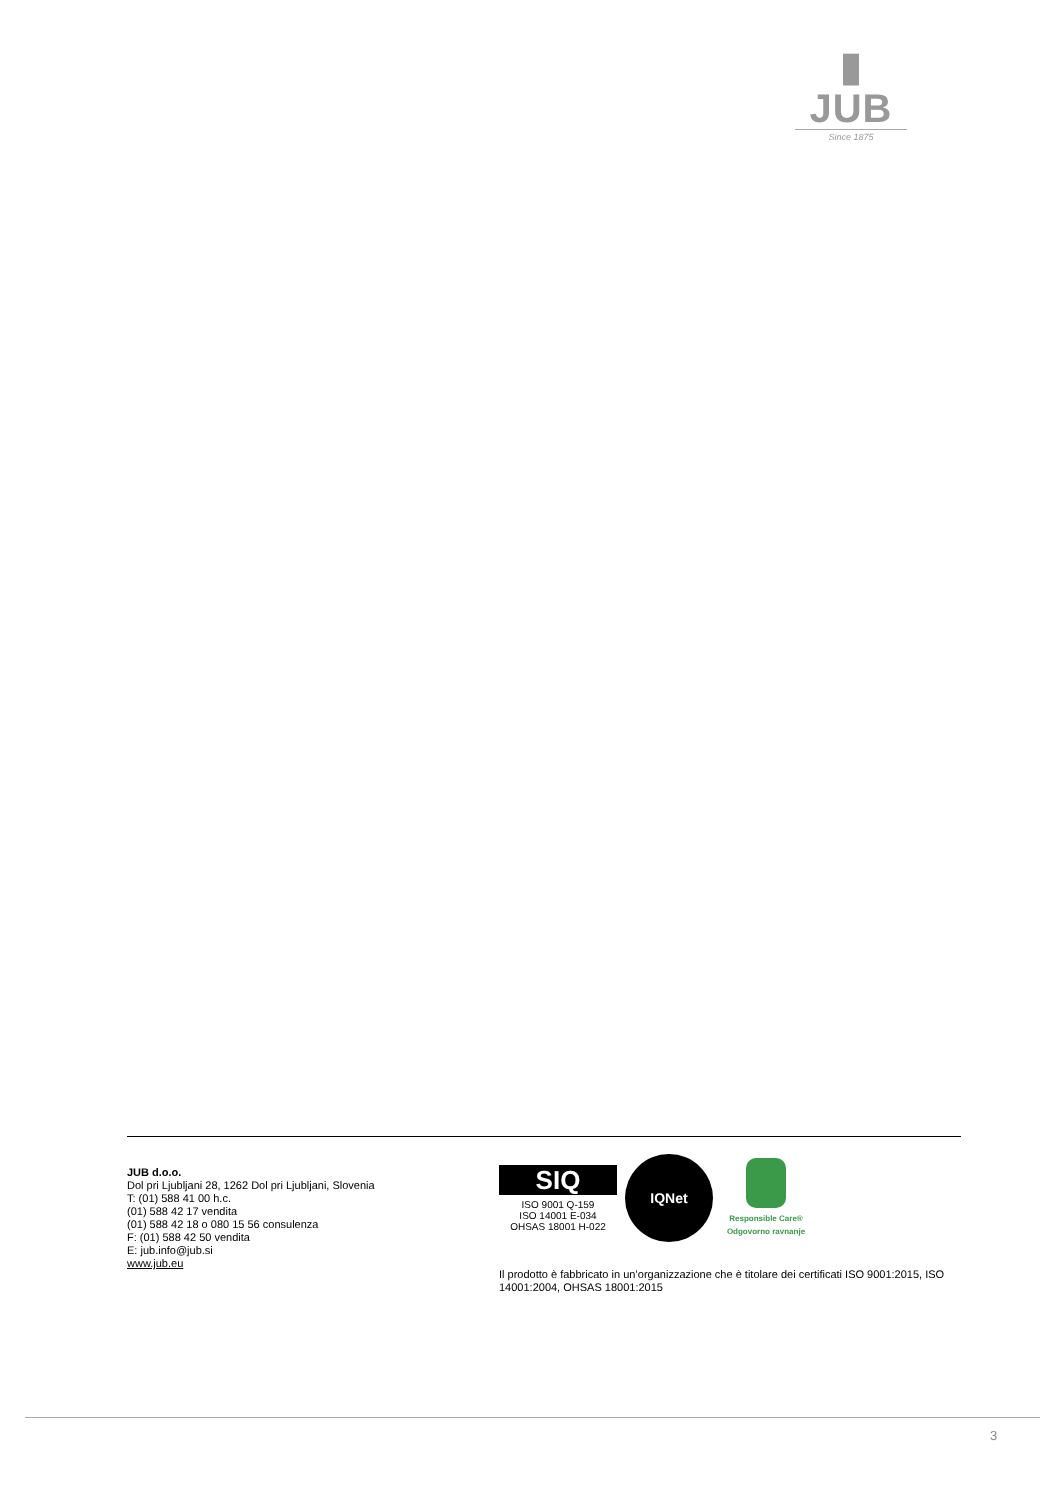▮ JUB
Since 1875
JUB d.o.o.
Dol pri Ljubljani 28, 1262 Dol pri Ljubljani, Slovenia
T: (01) 588 41 00 h.c.
(01) 588 42 17 vendita
(01) 588 42 18 o 080 15 56 consulenza
F: (01) 588 42 50 vendita
E: jub.info@jub.si
www.jub.eu
SIQ
ISO 9001 Q-159
ISO 14001 E-034
OHSAS 18001 H-022
IQNet
Responsible Care®
Odgovorno ravnanje
Il prodotto è fabbricato in un’organizzazione che è titolare dei certificati ISO 9001:2015, ISO 14001:2004, OHSAS 18001:2015
3